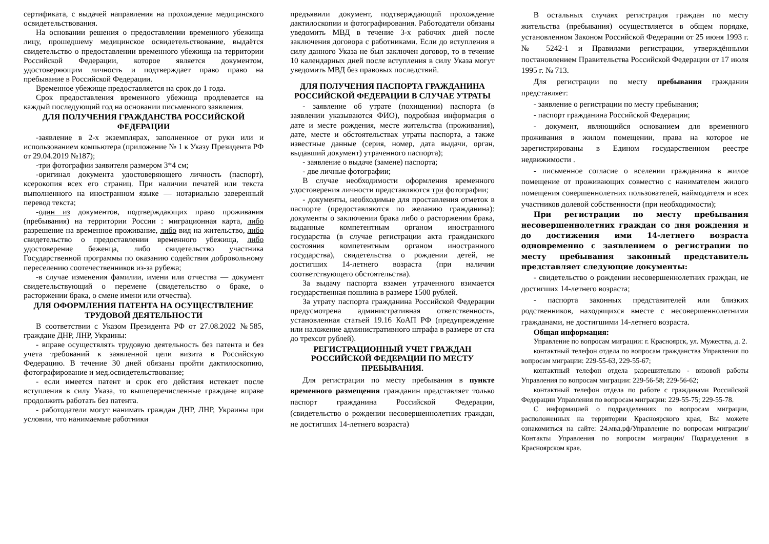сертификата, с выдачей направления на прохождение медицинского освидетельствования.
На основании решения о предоставлении временного убежища лицу, прошедшему медицинское освидетельствование, выдаётся свидетельство о предоставлении временного убежища на территории Российской Федерации, которое является документом, удостоверяющим личность и подтверждает право право на пребывание в Российской Федерации.
Временное убежище предоставляется на срок до 1 года.
Срок предоставления временного убежища продлевается на каждый последующий год на основании письменного заявления.
ДЛЯ ПОЛУЧЕНИЯ ГРАЖДАНСТВА РОССИЙСКОЙ ФЕДЕРАЦИИ
-заявление в 2-х экземплярах, заполненное от руки или и использованием компьютера (приложение № 1 к Указу Президента РФ от 29.04.2019 №187);
-три фотографии заявителя размером 3*4 см;
-оригинал документа удостоверяющего личность (паспорт), ксерокопия всех его страниц. При наличии печатей или текста выполненного на иностранном языке — нотариально заверенный перевод текста;
-один из документов, подтверждающих право проживания (пребывания) на территории России : миграционная карта, либо разрешение на временное проживание, либо вид на жительство, либо свидетельство о предоставлении временного убежища, либо удостоверение беженца, либо свидетельство участника Государственной программы по оказанию содействия добровольному переселению соотечественников из-за рубежа;
-в случае изменения фамилии, имени или отчества — документ свидетельствующий о перемене (свидетельство о браке, о расторжении брака, о смене имени или отчества).
ДЛЯ ОФОРМЛЕНИЯ ПАТЕНТА НА ОСУЩЕСТВЛЕНИЕ ТРУДОВОЙ ДЕЯТЕЛЬНОСТИ
В соответствии с Указом Президента РФ от 27.08.2022 №585, граждане ДНР, ЛНР, Украины:
- вправе осуществлять трудовую деятельность без патента и без учета требований к заявленной цели визита в Российскую Федерацию. В течение 30 дней обязаны пройти дактилоскопию, фотографирование и мед.освидетельствование;
- если имеется патент и срок его действия истекает после вступления в силу Указа, то вышеперечисленные граждане вправе продолжить работать без патента.
- работодатели могут нанимать граждан ДНР, ЛНР, Украины при условии, что нанимаемые работники
предъявили документ, подтверждающий прохождение дактилоскопии и фотографирования. Работодатели обязаны уведомить МВД в течение 3-х рабочих дней после заключения договора с работниками. Если до вступления в силу данного Указа не был заключен договор, то в течение 10 календарных дней после вступления в силу Указа могут уведомить МВД без правовых последствий.
ДЛЯ ПОЛУЧЕНИЯ ПАСПОРТА ГРАЖДАНИНА РОССИЙСКОЙ ФЕДЕРАЦИИ В СЛУЧАЕ УТРАТЫ
- заявление об утрате (похищении) паспорта (в заявлении указываются ФИО), подробная информация о дате и месте рождения, месте жительства (проживания), дате, месте и обстоятельствах утраты паспорта, а также известные данные (серия, номер, дата выдачи, орган, выдавший документ) утраченного паспорта);
- заявление о выдаче (замене) паспорта;
- две личные фотографии;
В случае необходимости оформления временного удостоверения личности представляются три фотографии;
- документы, необходимые для проставления отметок в паспорте (предоставляются по желанию гражданина): документы о заключении брака либо о расторжении брака, выданные компетентным органом иностранного государства (в случае регистрации акта гражданского состояния компетентным органом иностранного государства), свидетельства о рождении детей, не достигших 14-летнего возраста (при наличии соответствующего обстоятельства).
За выдачу паспорта взамен утраченного взимается государственная пошлина в размере 1500 рублей.
За утрату паспорта гражданина Российской Федерации предусмотрена административная ответственность, установленная статьей 19.16 КоАП РФ (предупреждение или наложение административного штрафа в размере от ста до трехсот рублей).
РЕГИСТРАЦИОННЫЙ УЧЕТ ГРАЖДАН РОССИЙСКОЙ ФЕДЕРАЦИИ ПО МЕСТУ ПРЕБЫВАНИЯ.
Для регистрации по месту пребывания в пункте временного размещения гражданин представляет только паспорт гражданина Российской Федерации, (свидетельство о рождении несовершеннолетних граждан, не достигших 14-летнего возраста)
В остальных случаях регистрация граждан по месту жительства (пребывания) осуществляется в общем порядке, установленном Законом Российской Федерации от 25 июня 1993 г. № 5242-1 и Правилами регистрации, утверждёнными постановлением Правительства Российской Федерации от 17 июля 1995 г. № 713.
Для регистрации по месту пребывания гражданин представляет:
- заявление о регистрации по месту пребывания;
- паспорт гражданина Российской Федерации;
- документ, являющийся основанием для временного проживания в жилом помещении, права на которое не зарегистрированы в Едином государственном реестре недвижимости .
- письменное согласие о вселении гражданина в жилое помещение от проживающих совместно с нанимателем жилого помещения совершеннолетних пользователей, наймодателя и всех участников долевой собственности (при необходимости);
При регистрации по месту пребывания несовершеннолетних граждан со дня рождения и до достижения ими 14-летнего возраста одновременно с заявлением о регистрации по месту пребывания законный представитель представляет следующие документы:
- свидетельство о рождении несовершеннолетних граждан, не достигших 14-летнего возраста;
- паспорта законных представителей или близких родственников, находящихся вместе с несовершеннолетними гражданами, не достигшими 14-летнего возраста.
Общая информация:
Управление по вопросам миграции: г. Красноярск, ул. Мужества, д. 2.
контактный телефон отдела по вопросам гражданства Управления по вопросам миграции: 229-55-63, 229-55-67;
контактный телефон отдела разрешительно - визовой работы Управления по вопросам миграции: 229-56-58; 229-56-62;
контактный телефон отдела по работе с гражданами Российской Федерации Управления по вопросам миграции: 229-55-75; 229-55-78.
С информацией о подразделениях по вопросам миграции, расположенных на территории Красноярского края, Вы можете ознакомиться на сайте: 24.мвд.рф/Управление по вопросам миграции/ Контакты Управления по вопросам миграции/ Подразделения в Красноярском крае.